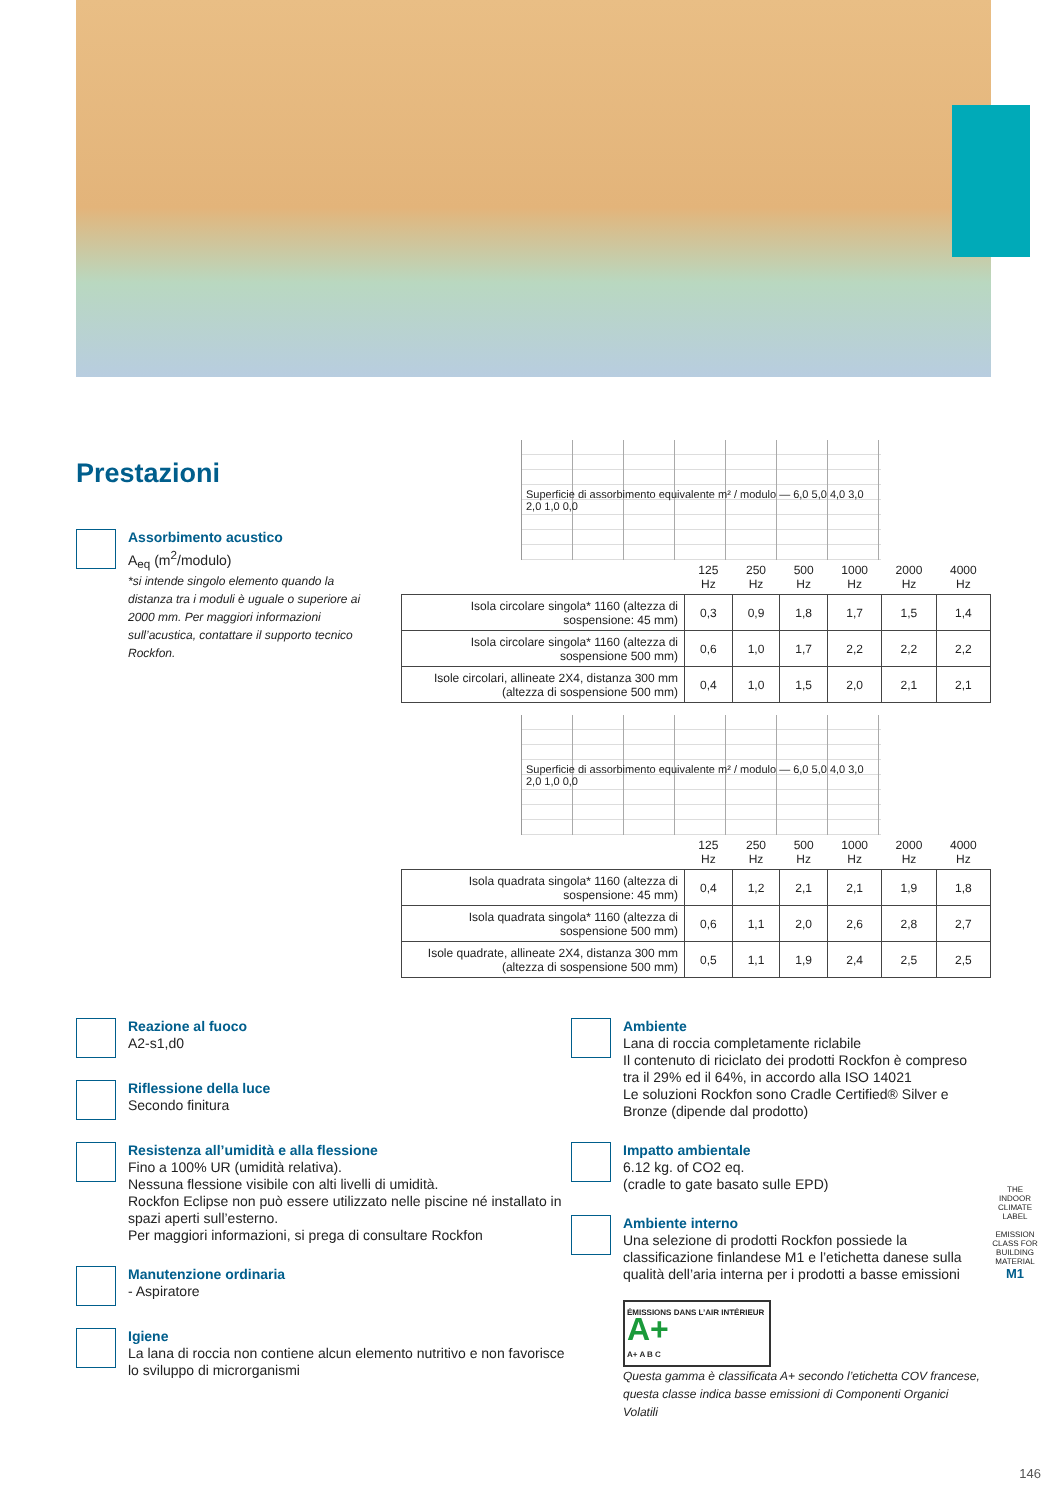Prestazioni
Assorbimento acustico
A<sub>eq</sub> (m<sup>2</sup>/modulo)
*si intende singolo elemento quando la distanza tra i moduli è uguale o superiore ai 2000 mm. Per maggiori informazioni sull’acustica, contattare il supporto tecnico Rockfon.
Superficie di assorbimento equivalente m² / modulo — 6,0 5,0 4,0 3,0 2,0 1,0 0,0
| | 125 Hz | 250 Hz | 500 Hz | 1000 Hz | 2000 Hz | 4000 Hz |
| --- | --- | --- | --- | --- | --- | --- |
| Isola circolare singola* 1160 (altezza di sospensione: 45 mm) | 0,3 | 0,9 | 1,8 | 1,7 | 1,5 | 1,4 |
| Isola circolare singola* 1160 (altezza di sospensione 500 mm) | 0,6 | 1,0 | 1,7 | 2,2 | 2,2 | 2,2 |
| Isole circolari, allineate 2X4, distanza 300 mm (altezza di sospensione 500 mm) | 0,4 | 1,0 | 1,5 | 2,0 | 2,1 | 2,1 |
Superficie di assorbimento equivalente m² / modulo — 6,0 5,0 4,0 3,0 2,0 1,0 0,0
| | 125 Hz | 250 Hz | 500 Hz | 1000 Hz | 2000 Hz | 4000 Hz |
| --- | --- | --- | --- | --- | --- | --- |
| Isola quadrata singola* 1160 (altezza di sospensione: 45 mm) | 0,4 | 1,2 | 2,1 | 2,1 | 1,9 | 1,8 |
| Isola quadrata singola* 1160 (altezza di sospensione 500 mm) | 0,6 | 1,1 | 2,0 | 2,6 | 2,8 | 2,7 |
| Isole quadrate, allineate 2X4, distanza 300 mm (altezza di sospensione 500 mm) | 0,5 | 1,1 | 1,9 | 2,4 | 2,5 | 2,5 |
Reazione al fuoco
A2-s1,d0
Riflessione della luce
Secondo finitura
Resistenza all’umidità e alla flessione
Fino a 100% UR (umidità relativa).
Nessuna flessione visibile con alti livelli di umidità.
Rockfon Eclipse non può essere utilizzato nelle piscine né installato in spazi aperti sull’esterno.
Per maggiori informazioni, si prega di consultare Rockfon
Manutenzione ordinaria
- Aspiratore
Igiene
La lana di roccia non contiene alcun elemento nutritivo e non favorisce lo sviluppo di microrganismi
Ambiente
Lana di roccia completamente riclabile
Il contenuto di riciclato dei prodotti Rockfon è compreso tra il 29% ed il 64%, in accordo alla ISO 14021
Le soluzioni Rockfon sono Cradle Certified® Silver e Bronze (dipende dal prodotto)
Impatto ambientale
6.12 kg. of CO2 eq.
(cradle to gate basato sulle EPD)
Ambiente interno
Una selezione di prodotti Rockfon possiede la classificazione finlandese M1 e l’etichetta danese sulla qualità dell’aria interna per i prodotti a basse emissioni
ÉMISSIONS DANS L’AIR INTÉRIEUR
A+
A+ A B C
Questa gamma è classificata A+ secondo l’etichetta COV francese, questa classe indica basse emissioni di Componenti Organici Volatili
THE INDOOR CLIMATE LABEL
EMISSION CLASS FOR BUILDING MATERIAL M1
146